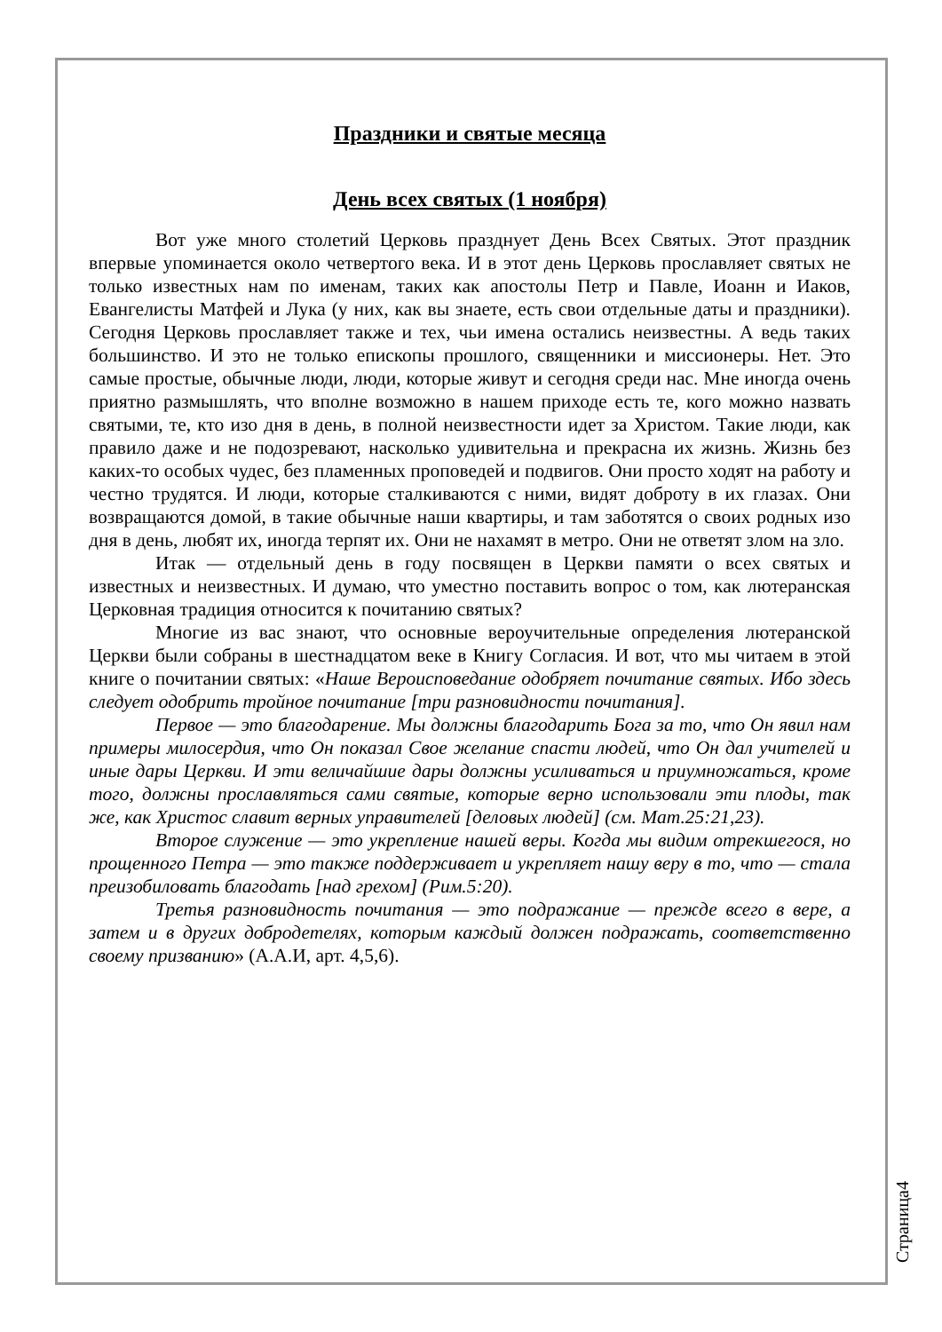Праздники и святые месяца
День всех святых (1 ноября)
Вот уже много столетий Церковь празднует День Всех Святых. Этот праздник впервые упоминается около четвертого века. И в этот день Церковь прославляет святых не только известных нам по именам, таких как апостолы Петр и Павле, Иоанн и Иаков, Евангелисты Матфей и Лука (у них, как вы знаете, есть свои отдельные даты и праздники). Сегодня Церковь прославляет также и тех, чьи имена остались неизвестны. А ведь таких большинство. И это не только епископы прошлого, священники и миссионеры. Нет. Это самые простые, обычные люди, люди, которые живут и сегодня среди нас. Мне иногда очень приятно размышлять, что вполне возможно в нашем приходе есть те, кого можно назвать святыми, те, кто изо дня в день, в полной неизвестности идет за Христом. Такие люди, как правило даже и не подозревают, насколько удивительна и прекрасна их жизнь. Жизнь без каких-то особых чудес, без пламенных проповедей и подвигов. Они просто ходят на работу и честно трудятся. И люди, которые сталкиваются с ними, видят доброту в их глазах. Они возвращаются домой, в такие обычные наши квартиры, и там заботятся о своих родных изо дня в день, любят их, иногда терпят их. Они не нахамят в метро. Они не ответят злом на зло.
Итак — отдельный день в году посвящен в Церкви памяти о всех святых и известных и неизвестных. И думаю, что уместно поставить вопрос о том, как лютеранская Церковная традиция относится к почитанию святых?
Многие из вас знают, что основные вероучительные определения лютеранской Церкви были собраны в шестнадцатом веке в Книгу Согласия. И вот, что мы читаем в этой книге о почитании святых: «Наше Вероисповедание одобряет почитание святых. Ибо здесь следует одобрить тройное почитание [три разновидности почитания].
Первое — это благодарение. Мы должны благодарить Бога за то, что Он явил нам примеры милосердия, что Он показал Свое желание спасти людей, что Он дал учителей и иные дары Церкви. И эти величайшие дары должны усиливаться и приумножаться, кроме того, должны прославляться сами святые, которые верно использовали эти плоды, так же, как Христос славит верных управителей [деловых людей] (см. Мат.25:21,23).
Второе служение — это укрепление нашей веры. Когда мы видим отрекшегося, но прощенного Петра — это также поддерживает и укрепляет нашу веру в то, что — стала преизобиловать благодать [над грехом] (Рим.5:20).
Третья разновидность почитания — это подражание — прежде всего в вере, а затем и в других добродетелях, которым каждый должен подражать, соответственно своему призванию» (А.А.И, арт. 4,5,6).
Страница4